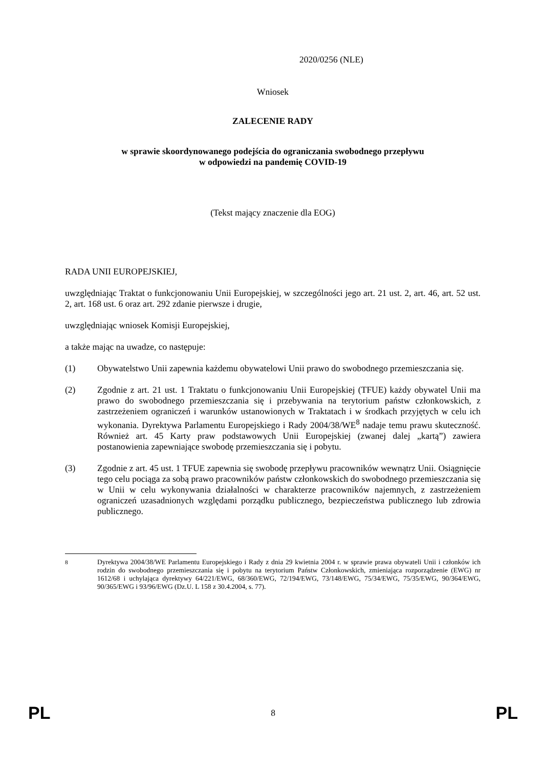2020/0256 (NLE)
Wniosek
ZALECENIE RADY
w sprawie skoordynowanego podejścia do ograniczania swobodnego przepływu
w odpowiedzi na pandemię COVID-19
(Tekst mający znaczenie dla EOG)
RADA UNII EUROPEJSKIEJ,
uwzględniając Traktat o funkcjonowaniu Unii Europejskiej, w szczególności jego art. 21 ust. 2, art. 46, art. 52 ust. 2, art. 168 ust. 6 oraz art. 292 zdanie pierwsze i drugie,
uwzględniając wniosek Komisji Europejskiej,
a także mając na uwadze, co następuje:
(1) Obywatelstwo Unii zapewnia każdemu obywatelowi Unii prawo do swobodnego przemieszczania się.
(2) Zgodnie z art. 21 ust. 1 Traktatu o funkcjonowaniu Unii Europejskiej (TFUE) każdy obywatel Unii ma prawo do swobodnego przemieszczania się i przebywania na terytorium państw członkowskich, z zastrzeżeniem ograniczeń i warunków ustanowionych w Traktatach i w środkach przyjętych w celu ich wykonania. Dyrektywa Parlamentu Europejskiego i Rady 2004/38/WE<sup>8</sup> nadaje temu prawu skuteczność. Również art. 45 Karty praw podstawowych Unii Europejskiej (zwanej dalej „kartą”) zawiera postanowienia zapewniające swobodę przemieszczania się i pobytu.
(3) Zgodnie z art. 45 ust. 1 TFUE zapewnia się swobodę przepływu pracowników wewnątrz Unii. Osiągnięcie tego celu pociąga za sobą prawo pracowników państw członkowskich do swobodnego przemieszczania się w Unii w celu wykonywania działalności w charakterze pracowników najemnych, z zastrzeżeniem ograniczeń uzasadnionych względami porządku publicznego, bezpieczeństwa publicznego lub zdrowia publicznego.
<sup>8</sup> Dyrektywa 2004/38/WE Parlamentu Europejskiego i Rady z dnia 29 kwietnia 2004 r. w sprawie prawa obywateli Unii i członków ich rodzin do swobodnego przemieszczania się i pobytu na terytorium Państw Członkowskich, zmieniająca rozporządzenie (EWG) nr 1612/68 i uchylająca dyrektywy 64/221/EWG, 68/360/EWG, 72/194/EWG, 73/148/EWG, 75/34/EWG, 75/35/EWG, 90/364/EWG, 90/365/EWG i 93/96/EWG (Dz.U. L 158 z 30.4.2004, s. 77).
PL 8 PL